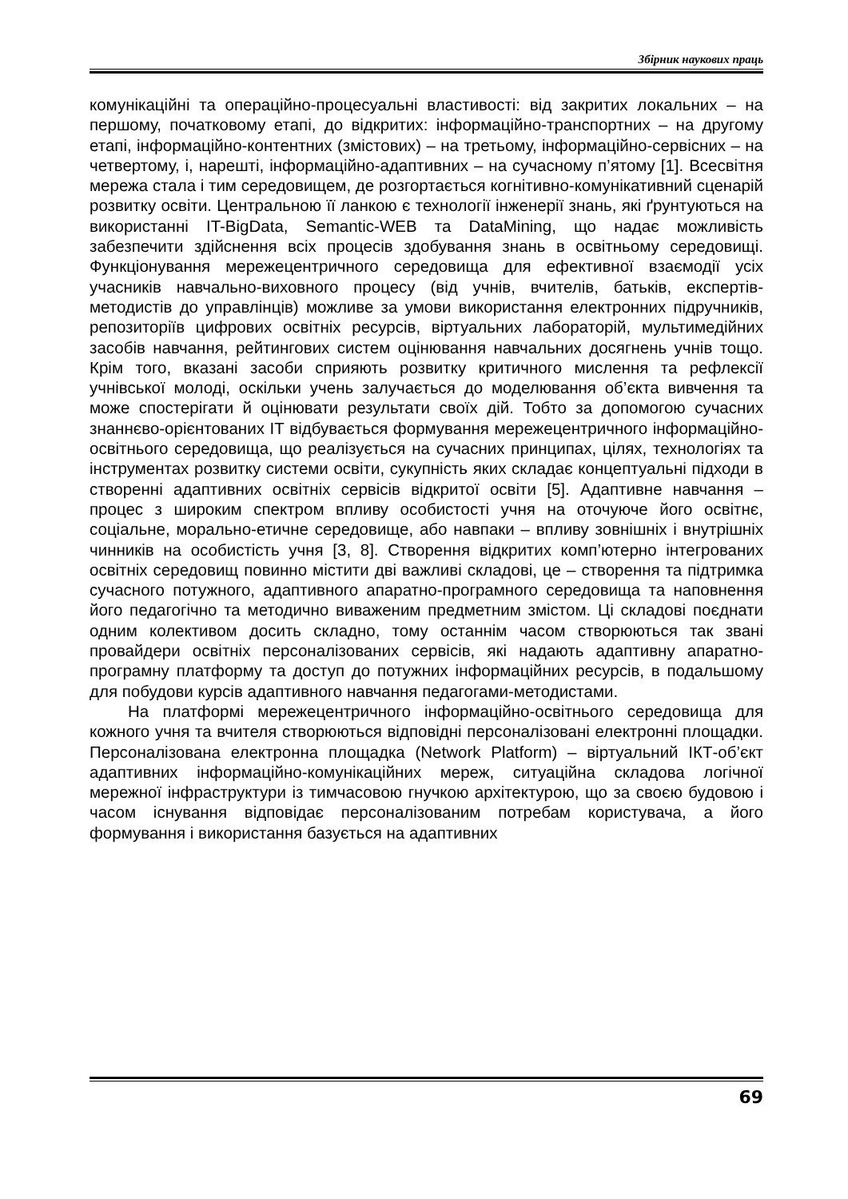Збірник наукових праць
комунікаційні та операційно-процесуальні властивості: від закритих локальних – на першому, початковому етапі, до відкритих: інформаційно-транспортних – на другому етапі, інформаційно-контентних (змістових) – на третьому, інформаційно-сервісних – на четвертому, і, нарешті, інформаційно-адаптивних – на сучасному п’ятому [1]. Всесвітня мережа стала і тим середовищем, де розгортається когнітивно-комунікативний сценарій розвитку освіти. Центральною її ланкою є технології інженерії знань, які ґрунтуються на використанні IT-BigData, Semantic-WEB та DataMining, що надає можливість забезпечити здійснення всіх процесів здобування знань в освітньому середовищі. Функціонування мережецентричного середовища для ефективної взаємодії усіх учасників навчально-виховного процесу (від учнів, вчителів, батьків, експертів-методистів до управлінців) можливе за умови використання електронних підручників, репозиторіїв цифрових освітніх ресурсів, віртуальних лабораторій, мультимедійних засобів навчання, рейтингових систем оцінювання навчальних досягнень учнів тощо. Крім того, вказані засоби сприяють розвитку критичного мислення та рефлексії учнівської молоді, оскільки учень залучається до моделювання об’єкта вивчення та може спостерігати й оцінювати результати своїх дій. Тобто за допомогою сучасних знаннєво-орієнтованих ІТ відбувається формування мережецентричного інформаційно-освітнього середовища, що реалізується на сучасних принципах, цілях, технологіях та інструментах розвитку системи освіти, сукупність яких складає концептуальні підходи в створенні адаптивних освітніх сервісів відкритої освіти [5]. Адаптивне навчання – процес з широким спектром впливу особистості учня на оточуюче його освітнє, соціальне, морально-етичне середовище, або навпаки – впливу зовнішніх і внутрішніх чинників на особистість учня [3, 8]. Створення відкритих комп’ютерно інтегрованих освітніх середовищ повинно містити дві важливі складові, це – створення та підтримка сучасного потужного, адаптивного апаратно-програмного середовища та наповнення його педагогічно та методично виваженим предметним змістом. Ці складові поєднати одним колективом досить складно, тому останнім часом створюються так звані провайдери освітніх персоналізованих сервісів, які надають адаптивну апаратно-програмну платформу та доступ до потужних інформаційних ресурсів, в подальшому для побудови курсів адаптивного навчання педагогами-методистами.
На платформі мережецентричного інформаційно-освітнього середовища для кожного учня та вчителя створюються відповідні персоналізовані електронні площадки. Персоналізована електронна площадка (Network Platform) – віртуальний ІКТ-об’єкт адаптивних інформаційно-комунікаційних мереж, ситуаційна складова логічної мережної інфраструктури із тимчасовою гнучкою архітектурою, що за своєю будовою і часом існування відповідає персоналізованим потребам користувача, а його формування і використання базується на адаптивних
69